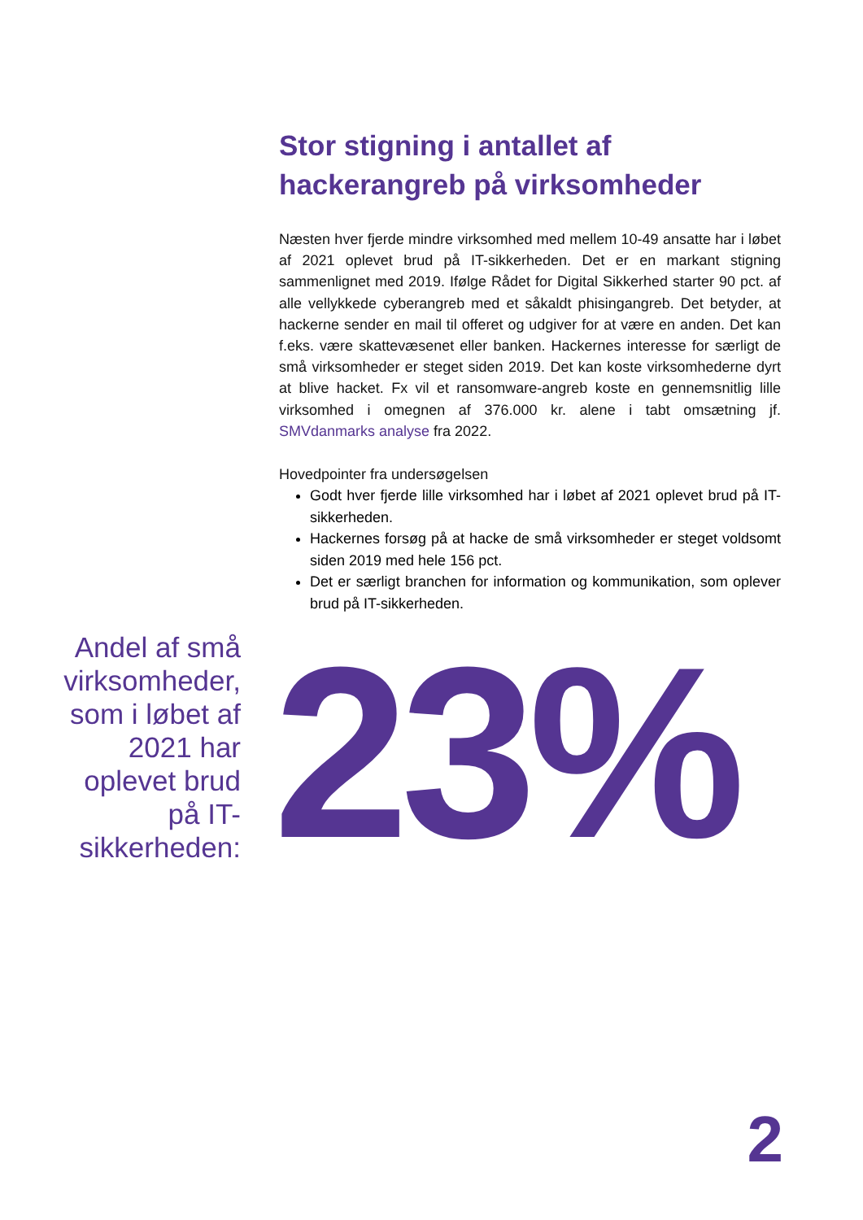Stor stigning i antallet af hackerangreb på virksomheder
Næsten hver fjerde mindre virksomhed med mellem 10-49 ansatte har i løbet af 2021 oplevet brud på IT-sikkerheden. Det er en markant stigning sammenlignet med 2019. Ifølge Rådet for Digital Sikkerhed starter 90 pct. af alle vellykkede cyberangreb med et såkaldt phisingangreb. Det betyder, at hackerne sender en mail til offeret og udgiver for at være en anden. Det kan f.eks. være skattevæsenet eller banken. Hackernes interesse for særligt de små virksomheder er steget siden 2019. Det kan koste virksomhederne dyrt at blive hacket. Fx vil et ransomware-angreb koste en gennemsnitlig lille virksomhed i omegnen af 376.000 kr. alene i tabt omsætning jf. SMVdanmarks analyse fra 2022.
Hovedpointer fra undersøgelsen
Godt hver fjerde lille virksomhed har i løbet af 2021 oplevet brud på IT-sikkerheden.
Hackernes forsøg på at hacke de små virksomheder er steget voldsomt siden 2019 med hele 156 pct.
Det er særligt branchen for information og kommunikation, som oplever brud på IT-sikkerheden.
Andel af små virksomheder, som i løbet af 2021 har oplevet brud på IT-sikkerheden:
23%
2